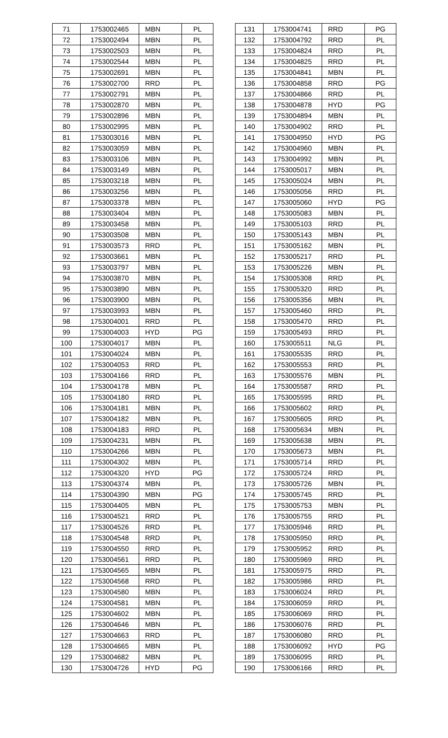| 71 | 1753002465 | MBN | PL |
| 72 | 1753002494 | MBN | PL |
| 73 | 1753002503 | MBN | PL |
| 74 | 1753002544 | MBN | PL |
| 75 | 1753002691 | MBN | PL |
| 76 | 1753002700 | RRD | PL |
| 77 | 1753002791 | MBN | PL |
| 78 | 1753002870 | MBN | PL |
| 79 | 1753002896 | MBN | PL |
| 80 | 1753002995 | MBN | PL |
| 81 | 1753003016 | MBN | PL |
| 82 | 1753003059 | MBN | PL |
| 83 | 1753003106 | MBN | PL |
| 84 | 1753003149 | MBN | PL |
| 85 | 1753003218 | MBN | PL |
| 86 | 1753003256 | MBN | PL |
| 87 | 1753003378 | MBN | PL |
| 88 | 1753003404 | MBN | PL |
| 89 | 1753003458 | MBN | PL |
| 90 | 1753003508 | MBN | PL |
| 91 | 1753003573 | RRD | PL |
| 92 | 1753003661 | MBN | PL |
| 93 | 1753003797 | MBN | PL |
| 94 | 1753003870 | MBN | PL |
| 95 | 1753003890 | MBN | PL |
| 96 | 1753003900 | MBN | PL |
| 97 | 1753003993 | MBN | PL |
| 98 | 1753004001 | RRD | PL |
| 99 | 1753004003 | HYD | PG |
| 100 | 1753004017 | MBN | PL |
| 101 | 1753004024 | MBN | PL |
| 102 | 1753004053 | RRD | PL |
| 103 | 1753004166 | RRD | PL |
| 104 | 1753004178 | MBN | PL |
| 105 | 1753004180 | RRD | PL |
| 106 | 1753004181 | MBN | PL |
| 107 | 1753004182 | MBN | PL |
| 108 | 1753004183 | RRD | PL |
| 109 | 1753004231 | MBN | PL |
| 110 | 1753004266 | MBN | PL |
| 111 | 1753004302 | MBN | PL |
| 112 | 1753004320 | HYD | PG |
| 113 | 1753004374 | MBN | PL |
| 114 | 1753004390 | MBN | PG |
| 115 | 1753004405 | MBN | PL |
| 116 | 1753004521 | RRD | PL |
| 117 | 1753004526 | RRD | PL |
| 118 | 1753004548 | RRD | PL |
| 119 | 1753004550 | RRD | PL |
| 120 | 1753004561 | RRD | PL |
| 121 | 1753004565 | MBN | PL |
| 122 | 1753004568 | RRD | PL |
| 123 | 1753004580 | MBN | PL |
| 124 | 1753004581 | MBN | PL |
| 125 | 1753004602 | MBN | PL |
| 126 | 1753004646 | MBN | PL |
| 127 | 1753004663 | RRD | PL |
| 128 | 1753004665 | MBN | PL |
| 129 | 1753004682 | MBN | PL |
| 130 | 1753004726 | HYD | PG |
| 131 | 1753004741 | RRD | PG |
| 132 | 1753004792 | RRD | PL |
| 133 | 1753004824 | RRD | PL |
| 134 | 1753004825 | RRD | PL |
| 135 | 1753004841 | MBN | PL |
| 136 | 1753004858 | RRD | PG |
| 137 | 1753004866 | RRD | PL |
| 138 | 1753004878 | HYD | PG |
| 139 | 1753004894 | MBN | PL |
| 140 | 1753004902 | RRD | PL |
| 141 | 1753004950 | HYD | PG |
| 142 | 1753004960 | MBN | PL |
| 143 | 1753004992 | MBN | PL |
| 144 | 1753005017 | MBN | PL |
| 145 | 1753005024 | MBN | PL |
| 146 | 1753005056 | RRD | PL |
| 147 | 1753005060 | HYD | PG |
| 148 | 1753005083 | MBN | PL |
| 149 | 1753005103 | RRD | PL |
| 150 | 1753005143 | MBN | PL |
| 151 | 1753005162 | MBN | PL |
| 152 | 1753005217 | RRD | PL |
| 153 | 1753005226 | MBN | PL |
| 154 | 1753005308 | RRD | PL |
| 155 | 1753005320 | RRD | PL |
| 156 | 1753005356 | MBN | PL |
| 157 | 1753005460 | RRD | PL |
| 158 | 1753005470 | RRD | PL |
| 159 | 1753005493 | RRD | PL |
| 160 | 1753005511 | NLG | PL |
| 161 | 1753005535 | RRD | PL |
| 162 | 1753005553 | RRD | PL |
| 163 | 1753005576 | MBN | PL |
| 164 | 1753005587 | RRD | PL |
| 165 | 1753005595 | RRD | PL |
| 166 | 1753005602 | RRD | PL |
| 167 | 1753005605 | RRD | PL |
| 168 | 1753005634 | MBN | PL |
| 169 | 1753005638 | MBN | PL |
| 170 | 1753005673 | MBN | PL |
| 171 | 1753005714 | RRD | PL |
| 172 | 1753005724 | RRD | PL |
| 173 | 1753005726 | MBN | PL |
| 174 | 1753005745 | RRD | PL |
| 175 | 1753005753 | MBN | PL |
| 176 | 1753005755 | RRD | PL |
| 177 | 1753005946 | RRD | PL |
| 178 | 1753005950 | RRD | PL |
| 179 | 1753005952 | RRD | PL |
| 180 | 1753005969 | RRD | PL |
| 181 | 1753005975 | RRD | PL |
| 182 | 1753005986 | RRD | PL |
| 183 | 1753006024 | RRD | PL |
| 184 | 1753006059 | RRD | PL |
| 185 | 1753006069 | RRD | PL |
| 186 | 1753006076 | RRD | PL |
| 187 | 1753006080 | RRD | PL |
| 188 | 1753006092 | HYD | PG |
| 189 | 1753006095 | RRD | PL |
| 190 | 1753006166 | RRD | PL |